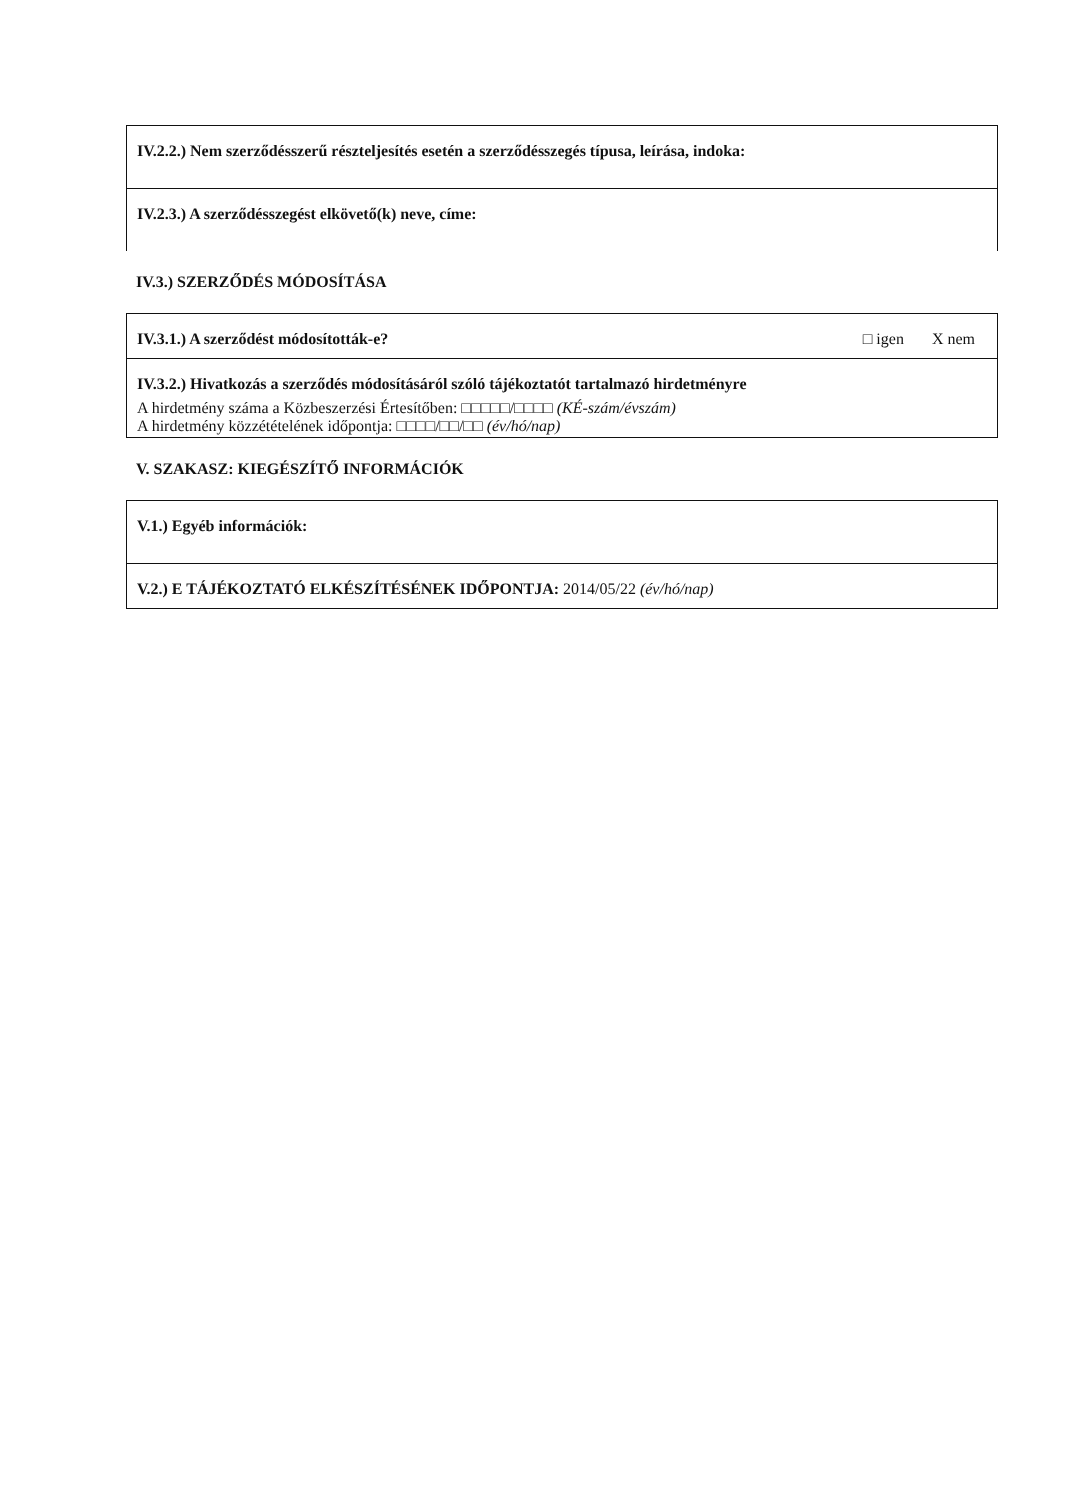IV.2.2.) Nem szerződésszerű részteljesítés esetén a szerződésszegés típusa, leírása, indoka:
IV.2.3.) A szerződésszegést elkövető(k) neve, címe:
IV.3.) SZERZŐDÉS MÓDOSÍTÁSA
IV.3.1.) A szerződést módosították-e? □ igen X nem
IV.3.2.) Hivatkozás a szerződés módosításáról szóló tájékoztatót tartalmazó hirdetményre
A hirdetmény száma a Közbeszerzési Értesítőben: □□□□□/□□□□ (KÉ-szám/évszám)
A hirdetmény közzétételének időpontja: □□□□/□□/□□ (év/hó/nap)
V. SZAKASZ: KIEGÉSZÍTŐ INFORMÁCIÓK
V.1.) Egyéb információk:
V.2.) E TÁJÉKOZTATÓ ELKÉSZÍTÉSÉNEK IDŐPONTJA: 2014/05/22 (év/hó/nap)